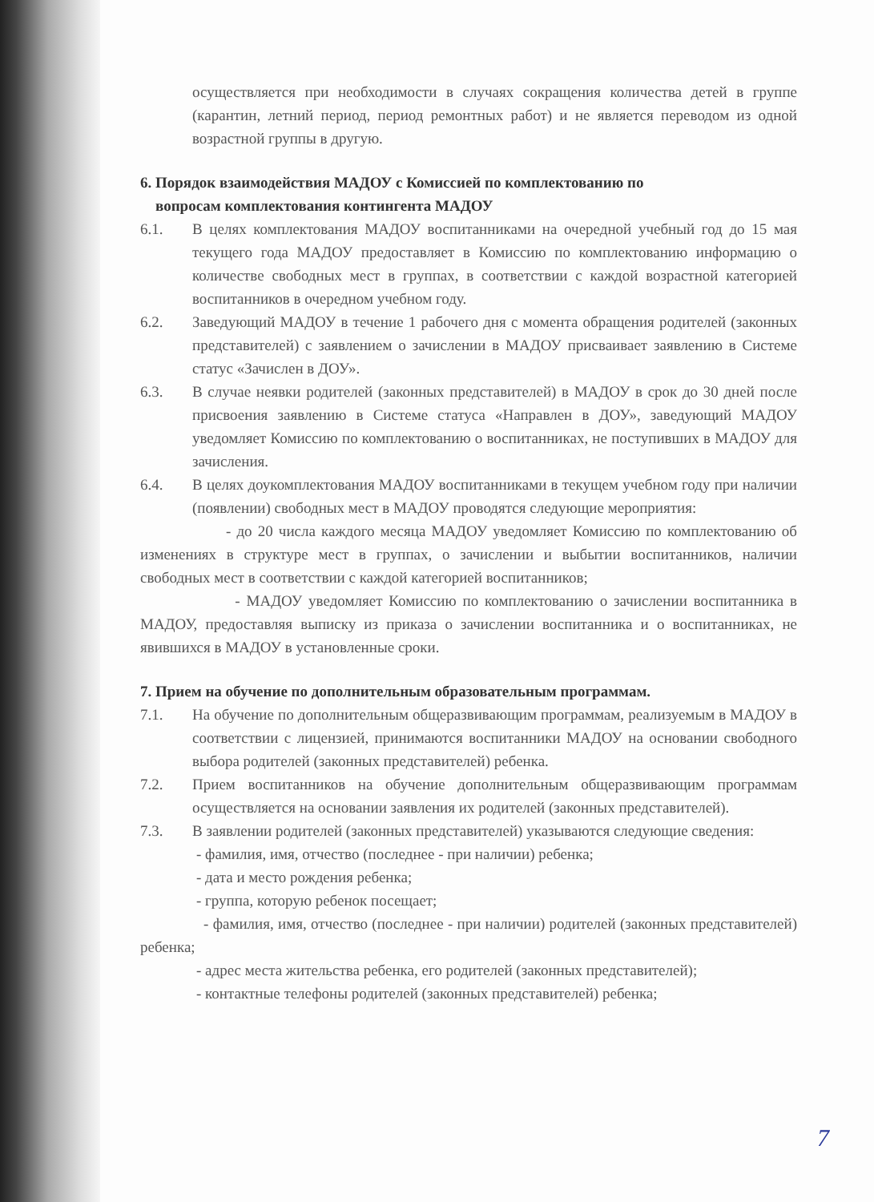осуществляется при необходимости в случаях сокращения количества детей в группе (карантин, летний период, период ремонтных работ) и не является переводом из одной возрастной группы в другую.
6. Порядок взаимодействия МАДОУ с Комиссией по комплектованию по
вопросам комплектования контингента МАДОУ
6.1. В целях комплектования МАДОУ воспитанниками на очередной учебный год до 15 мая текущего года МАДОУ предоставляет в Комиссию по комплектованию информацию о количестве свободных мест в группах, в соответствии с каждой возрастной категорией воспитанников в очередном учебном году.
6.2. Заведующий МАДОУ в течение 1 рабочего дня с момента обращения родителей (законных представителей) с заявлением о зачислении в МАДОУ присваивает заявлению в Системе статус «Зачислен в ДОУ».
6.3. В случае неявки родителей (законных представителей) в МАДОУ в срок до 30 дней после присвоения заявлению в Системе статуса «Направлен в ДОУ», заведующий МАДОУ уведомляет Комиссию по комплектованию о воспитанниках, не поступивших в МАДОУ для зачисления.
6.4. В целях доукомплектования МАДОУ воспитанниками в текущем учебном году при наличии (появлении) свободных мест в МАДОУ проводятся следующие мероприятия:
- до 20 числа каждого месяца МАДОУ уведомляет Комиссию по комплектованию об изменениях в структуре мест в группах, о зачислении и выбытии воспитанников, наличии свободных мест в соответствии с каждой категорией воспитанников;
- МАДОУ уведомляет Комиссию по комплектованию о зачислении воспитанника в МАДОУ, предоставляя выписку из приказа о зачислении воспитанника и о воспитанниках, не явившихся в МАДОУ в установленные сроки.
7. Прием на обучение по дополнительным образовательным программам.
7.1. На обучение по дополнительным общеразвивающим программам, реализуемым в МАДОУ в соответствии с лицензией, принимаются воспитанники МАДОУ на основании свободного выбора родителей (законных представителей) ребенка.
7.2. Прием воспитанников на обучение дополнительным общеразвивающим программам осуществляется на основании заявления их родителей (законных представителей).
7.3. В заявлении родителей (законных представителей) указываются следующие сведения:
- фамилия, имя, отчество (последнее - при наличии) ребенка;
- дата и место рождения ребенка;
- группа, которую ребенок посещает;
- фамилия, имя, отчество (последнее - при наличии) родителей (законных представителей) ребенка;
- адрес места жительства ребенка, его родителей (законных представителей);
- контактные телефоны родителей (законных представителей) ребенка;
7